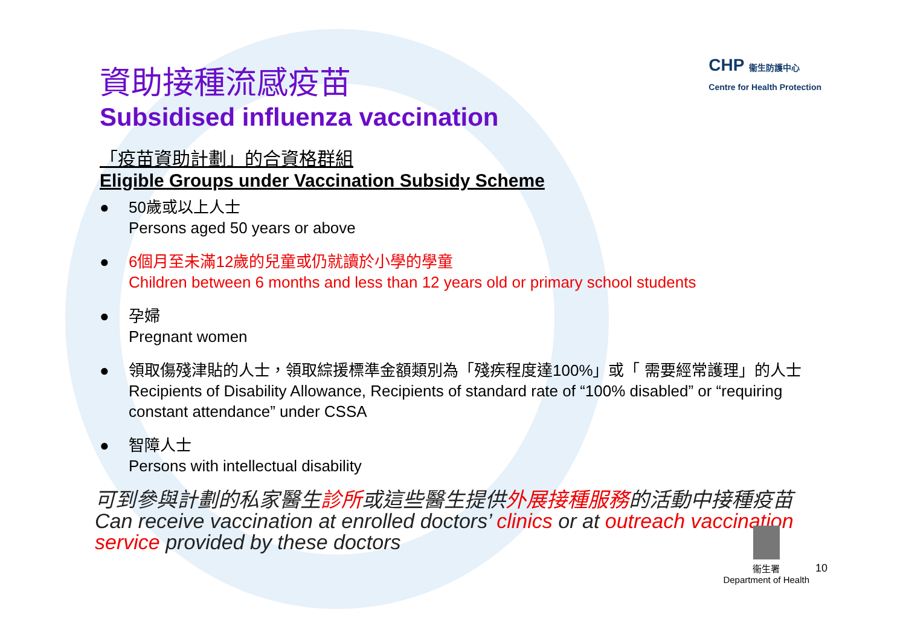CHP 衞生防護中心
Centre for Health Protection
資助接種流感疫苗
Subsidised influenza vaccination
「疫苗資助計劃」的合資格群組
Eligible Groups under Vaccination Subsidy Scheme
● 50歲或以上人士
Persons aged 50 years or above
● 6個月至未滿12歲的兒童或仍就讀於小學的學童
Children between 6 months and less than 12 years old or primary school students
● 孕婦
Pregnant women
● 領取傷殘津貼的人士，領取綜援標準金額類別為「殘疾程度達100%」或「 需要經常護理」的人士
Recipients of Disability Allowance, Recipients of standard rate of “100% disabled” or “requiring constant attendance” under CSSA
● 智障人士
Persons with intellectual disability
可到參與計劃的私家醫生診所或這些醫生提供外展接種服務的活動中接種疫苗
Can receive vaccination at enrolled doctors’ clinics or at outreach vaccination service provided by these doctors
衞生署
Department of Health
10